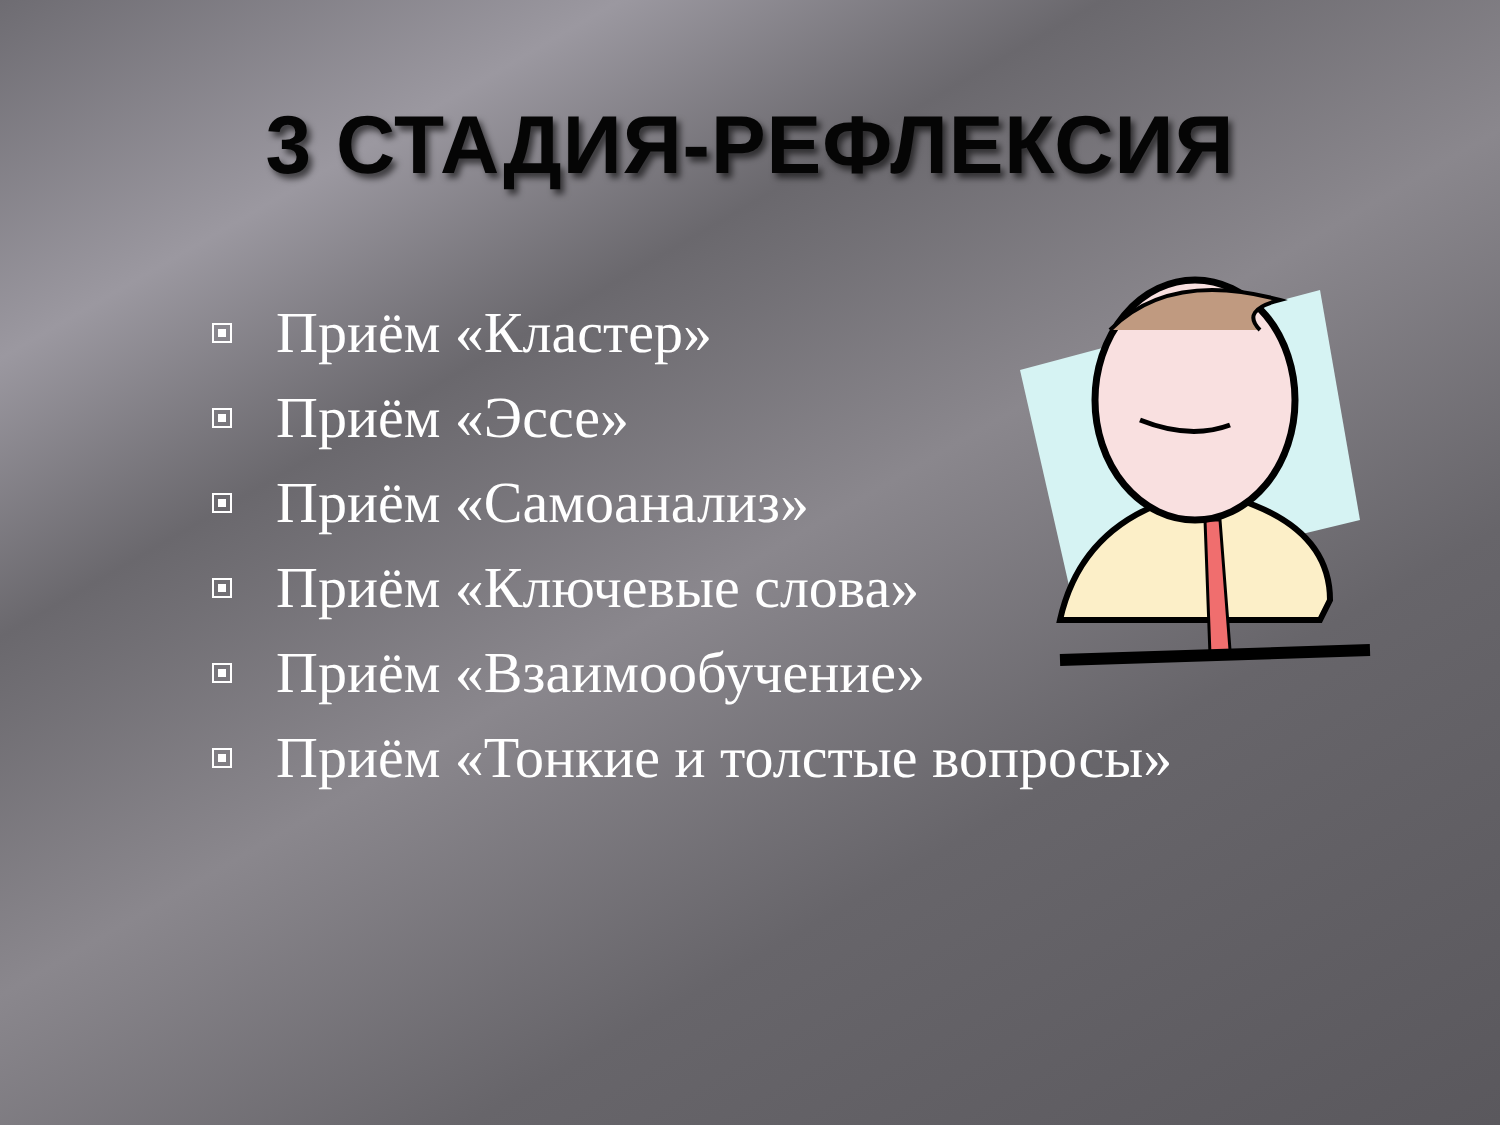3 СТАДИЯ-РЕФЛЕКСИЯ
Приём «Кластер»
Приём «Эссе»
Приём «Самоанализ»
Приём «Ключевые слова»
Приём «Взаимообучение»
Приём «Тонкие и толстые вопросы»